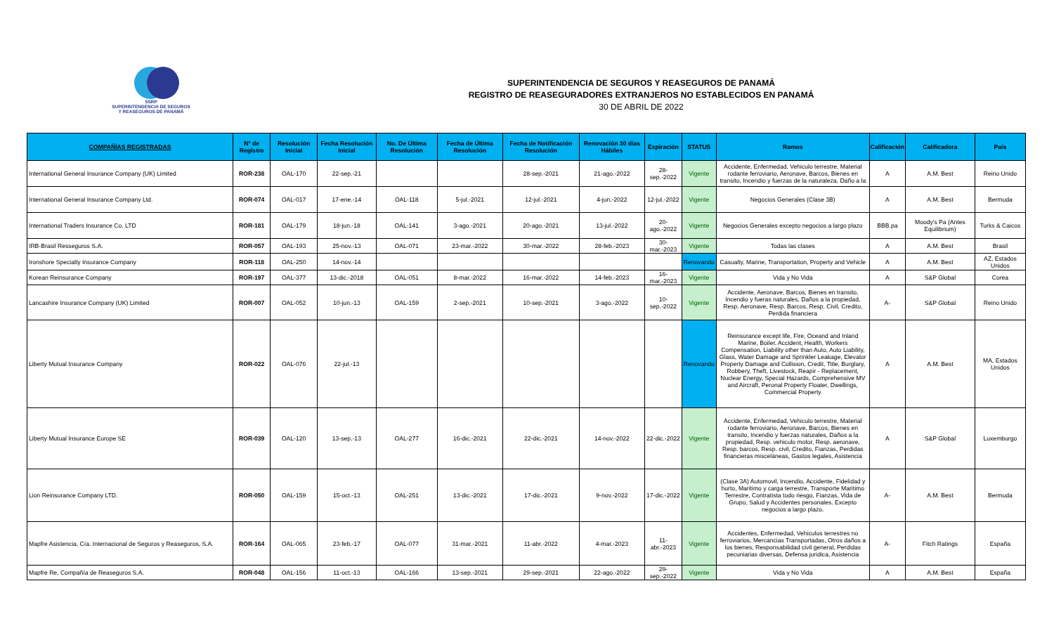SSRP
SUPERINTENDENCIA DE SEGUROS
Y REASEGUROS DE PANAMÁ
SUPERINTENDENCIA DE SEGUROS Y REASEGUROS DE PANAMÁ
REGISTRO DE REASEGURADORES EXTRANJEROS NO ESTABLECIDOS EN PANAMÁ
30 DE ABRIL DE 2022
| COMPAÑÍAS REGISTRADAS | Nº de Registro | Resolución Inicial | Fecha Resolución Inicial | No. De Última Resolución | Fecha de Última Resolución | Fecha de Notificación Resolución | Renovación 30 días Hábiles | Expiración | STATUS | Ramos | Calificación | Calificadora | País |
| --- | --- | --- | --- | --- | --- | --- | --- | --- | --- | --- | --- | --- | --- |
| International General Insurance Company (UK) Limited | ROR-238 | OAL-170 | 22-sep.-21 | | | 28-sep.-2021 | 21-ago.-2022 | 28-sep.-2022 | Vigente | Accidente, Enfermedad, Vehiculo terrestre, Material rodante ferroviario, Aeronave, Barcos, Bienes en transito, Incendio y fuerzas de la naturaleza, Daño a la | A | A.M. Best | Reino Unido |
| International General Insurance Company Ltd. | ROR-074 | OAL-017 | 17-ene.-14 | OAL-118 | 5-jul.-2021 | 12-jul.-2021 | 4-jun.-2022 | 12-jul.-2022 | Vigente | Negocios Generales (Clase 3B) | A | A.M. Best | Bermuda |
| International Traders Insurance Co. LTD | ROR-181 | OAL-179 | 18-jun.-18 | OAL-141 | 3-ago.-2021 | 20-ago.-2021 | 13-jul.-2022 | 20-ago.-2022 | Vigente | Negocios Generales excepto negocios a largo plazo | BBB.pa | Moody's Pa (Antes Equilibrium) | Turks & Caicos |
| IRB-Brasil Resseguros S.A. | ROR-057 | OAL-193 | 25-nov.-13 | OAL-071 | 23-mar.-2022 | 30-mar.-2022 | 28-feb.-2023 | 30-mar.-2023 | Vigente | Todas las clases | A | A.M. Best | Brasil |
| Ironshore Specialty Insurance Company | ROR-118 | OAL-250 | 14-nov.-14 | | | | | | Renovando | Casualty, Marine, Transportation, Property and Vehicle | A | A.M. Best | AZ, Estados Unidos |
| Korean Reinsurance Company | ROR-197 | OAL-377 | 13-dic.-2018 | OAL-051 | 8-mar.-2022 | 16-mar.-2022 | 14-feb.-2023 | 16-mar.-2023 | Vigente | Vida y No Vida | A | S&P Global | Corea |
| Lancashire Insurance Company (UK) Limited | ROR-007 | OAL-052 | 10-jun.-13 | OAL-159 | 2-sep.-2021 | 10-sep.-2021 | 3-ago.-2022 | 10-sep.-2022 | Vigente | Accidente, Aeronave, Barcos, Bienes en transito, Incendio y fueras naturales, Daños a la propiedad, Resp. Aeronave, Resp. Barcos, Resp. Civil, Credito, Perdida financiera | A- | S&P Global | Reino Unido |
| Liberty Mutual Insurance Company | ROR-022 | OAL-076 | 22-jul.-13 | | | | | | Renovando | Reinsurance except life, Fire, Oceand and Inland Marine, Boiler, Accident, Health, Workers Compensation, Liability other than Auto, Auto Liability, Glass, Water Damage and Sprinkler Leakage, Elevator Property Damage and Collision, Credit, Title, Burglary, Robbery, Theft, Livestock, Reapir - Replacement, Nuclear Energy, Special Hazards, Comprehensive MV and Aircraft, Peronal Property Floater, Dwellings, Commercial Property | A | A.M. Best | MA, Estados Unidos |
| Liberty Mutual Insurance Europe SE | ROR-039 | OAL-120 | 13-sep.-13 | OAL-277 | 16-dic.-2021 | 22-dic.-2021 | 14-nov.-2022 | 22-dic.-2022 | Vigente | Accidente, Enfermedad, Vehiculo terrestre, Material rodante ferroviario, Aeronave, Barcos, Bienes en transito, Incendio y fuerzas naturales, Daños a la propiedad, Resp. vehiculo motor, Resp. aeronave, Resp. barcos, Resp. civil, Credito, Fianzas, Perdidas financieras misceláneas, Gastos legales, Asistencia | A | S&P Global | Luxemburgo |
| Lion Reinsurance Company LTD. | ROR-050 | OAL-159 | 15-oct.-13 | OAL-251 | 13-dic.-2021 | 17-dic.-2021 | 9-nov.-2022 | 17-dic.-2022 | Vigente | (Clase 3A) Automovil, Incendio, Accidente, Fidelidad y hurto, Maritimo y carga terrestre, Transporte Maritimo Terrestre, Contratista todo riesgo, Fianzas, Vida de Grupo, Salud y Accidentes personales. Excepto negocios a largo plazo. | A- | A.M. Best | Bermuda |
| Mapfre Asistencia, Cía. Internacional de Seguros y Reaseguros, S.A. | ROR-164 | OAL-065 | 23-feb.-17 | OAL-077 | 31-mar.-2021 | 11-abr.-2022 | 4-mar.-2023 | 11-abr.-2023 | Vigente | Accidentes, Enfermedad, Vehiculos terrestres no ferroviarios, Mercancias Transportadas, Otros daños a los bienes, Responsabilidad civil general, Perdidas pecuniarias diversas, Defensa juridica, Asistencia | A- | Fitch Ratings | España |
| Mapfre Re, Compañía de Reaseguros S.A. | ROR-048 | OAL-156 | 11-oct.-13 | OAL-166 | 13-sep.-2021 | 29-sep.-2021 | 22-ago.-2022 | 29-sep.-2022 | Vigente | Vida y No Vida | A | A.M. Best | España |